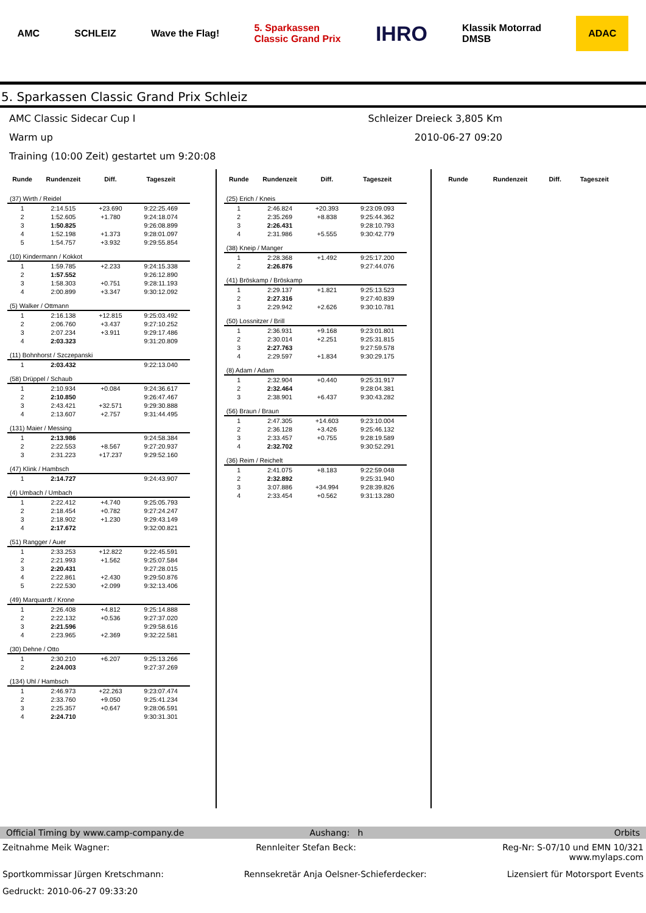AMC SCHLEIZ Wave the Flag! 5. Sparkassen
Classic Grand Prix IHRO Klassik Motorrad
DMSB ADAC
5. Sparkassen Classic Grand Prix Schleiz
AMC Classic Sidecar Cup I Schleizer Dreieck 3,805 Km
Warm up 2010-06-27 09:20
Training (10:00 Zeit) gestartet um 9:20:08
| Runde | Rundenzeit | Diff. | Tageszeit |
| --- | --- | --- | --- |
| (37) Wirth / Reidel | | | |
| 1 | 2:14.515 | +23.690 | 9:22:25.469 |
| 2 | 1:52.605 | +1.780 | 9:24:18.074 |
| 3 | 1:50.825 | | 9:26:08.899 |
| 4 | 1:52.198 | +1.373 | 9:28:01.097 |
| 5 | 1:54.757 | +3.932 | 9:29:55.854 |
| (10) Kindermann / Kokkot | | | |
| 1 | 1:59.785 | +2.233 | 9:24:15.338 |
| 2 | 1:57.552 | | 9:26:12.890 |
| 3 | 1:58.303 | +0.751 | 9:28:11.193 |
| 4 | 2:00.899 | +3.347 | 9:30:12.092 |
| (5) Walker / Ottmann | | | |
| 1 | 2:16.138 | +12.815 | 9:25:03.492 |
| 2 | 2:06.760 | +3.437 | 9:27:10.252 |
| 3 | 2:07.234 | +3.911 | 9:29:17.486 |
| 4 | 2:03.323 | | 9:31:20.809 |
| (11) Bohnhorst / Szczepanski | | | |
| 1 | 2:03.432 | | 9:22:13.040 |
| (58) Drüppel / Schaub | | | |
| 1 | 2:10.934 | +0.084 | 9:24:36.617 |
| 2 | 2:10.850 | | 9:26:47.467 |
| 3 | 2:43.421 | +32.571 | 9:29:30.888 |
| 4 | 2:13.607 | +2.757 | 9:31:44.495 |
| (131) Maier / Messing | | | |
| 1 | 2:13.986 | | 9:24:58.384 |
| 2 | 2:22.553 | +8.567 | 9:27:20.937 |
| 3 | 2:31.223 | +17.237 | 9:29:52.160 |
| (47) Klink / Hambsch | | | |
| 1 | 2:14.727 | | 9:24:43.907 |
| (4) Umbach / Umbach | | | |
| 1 | 2:22.412 | +4.740 | 9:25:05.793 |
| 2 | 2:18.454 | +0.782 | 9:27:24.247 |
| 3 | 2:18.902 | +1.230 | 9:29:43.149 |
| 4 | 2:17.672 | | 9:32:00.821 |
| (51) Rangger / Auer | | | |
| 1 | 2:33.253 | +12.822 | 9:22:45.591 |
| 2 | 2:21.993 | +1.562 | 9:25:07.584 |
| 3 | 2:20.431 | | 9:27:28.015 |
| 4 | 2:22.861 | +2.430 | 9:29:50.876 |
| 5 | 2:22.530 | +2.099 | 9:32:13.406 |
| (49) Marquardt / Krone | | | |
| 1 | 2:26.408 | +4.812 | 9:25:14.888 |
| 2 | 2:22.132 | +0.536 | 9:27:37.020 |
| 3 | 2:21.596 | | 9:29:58.616 |
| 4 | 2:23.965 | +2.369 | 9:32:22.581 |
| (30) Dehne / Otto | | | |
| 1 | 2:30.210 | +6.207 | 9:25:13.266 |
| 2 | 2:24.003 | | 9:27:37.269 |
| (134) Uhl / Hambsch | | | |
| 1 | 2:46.973 | +22.263 | 9:23:07.474 |
| 2 | 2:33.760 | +9.050 | 9:25:41.234 |
| 3 | 2:25.357 | +0.647 | 9:28:06.591 |
| 4 | 2:24.710 | | 9:30:31.301 |
| Runde | Rundenzeit | Diff. | Tageszeit |
| --- | --- | --- | --- |
| (25) Erich / Kneis | | | |
| 1 | 2:46.824 | +20.393 | 9:23:09.093 |
| 2 | 2:35.269 | +8.838 | 9:25:44.362 |
| 3 | 2:26.431 | | 9:28:10.793 |
| 4 | 2:31.986 | +5.555 | 9:30:42.779 |
| (38) Kneip / Manger | | | |
| 1 | 2:28.368 | +1.492 | 9:25:17.200 |
| 2 | 2:26.876 | | 9:27:44.076 |
| (41) Bröskamp / Bröskamp | | | |
| 1 | 2:29.137 | +1.821 | 9:25:13.523 |
| 2 | 2:27.316 | | 9:27:40.839 |
| 3 | 2:29.942 | +2.626 | 9:30:10.781 |
| (50) Lossnitzer / Brill | | | |
| 1 | 2:36.931 | +9.168 | 9:23:01.801 |
| 2 | 2:30.014 | +2.251 | 9:25:31.815 |
| 3 | 2:27.763 | | 9:27:59.578 |
| 4 | 2:29.597 | +1.834 | 9:30:29.175 |
| (8) Adam / Adam | | | |
| 1 | 2:32.904 | +0.440 | 9:25:31.917 |
| 2 | 2:32.464 | | 9:28:04.381 |
| 3 | 2:38.901 | +6.437 | 9:30:43.282 |
| (56) Braun / Braun | | | |
| 1 | 2:47.305 | +14.603 | 9:23:10.004 |
| 2 | 2:36.128 | +3.426 | 9:25:46.132 |
| 3 | 2:33.457 | +0.755 | 9:28:19.589 |
| 4 | 2:32.702 | | 9:30:52.291 |
| (36) Reim / Reichelt | | | |
| 1 | 2:41.075 | +8.183 | 9:22:59.048 |
| 2 | 2:32.892 | | 9:25:31.940 |
| 3 | 3:07.886 | +34.994 | 9:28:39.826 |
| 4 | 2:33.454 | +0.562 | 9:31:13.280 |
| Runde | Rundenzeit | Diff. | Tageszeit |
| --- | --- | --- | --- |
Official Timing by www.camp-company.de Aushang: h Orbits
Zeitnahme Meik Wagner: Rennleiter Stefan Beck: Reg-Nr: S-07/10 und EMN 10/321
www.mylaps.com
Sportkommissar Jürgen Kretschmann: Rennsekretär Anja Oelsner-Schieferdecker: Lizensiert für Motorsport Events
Gedruckt: 2010-06-27 09:33:20